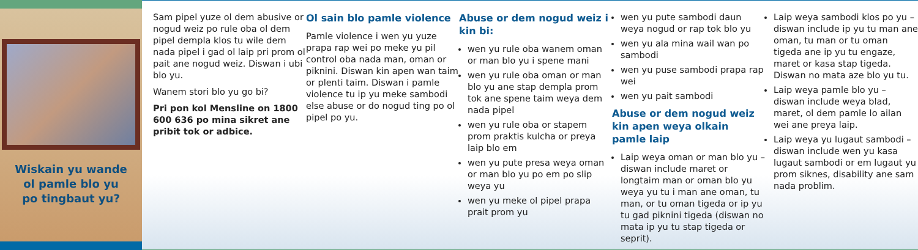Wiskain yu wande
ol pamle blo yu
po tingbaut yu?
Sam pipel yuze ol dem abusive or nogud weiz po rule oba ol dem pipel dempla klos tu wile dem nada pipel i gad ol laip pri prom ol pait ane nogud weiz. Diswan i ubi blo yu.
Wanem stori blo yu go bi?
Pri pon kol Mensline on 1800 600 636 po mina sikret ane pribit tok or adbice.
Ol sain blo pamle violence
Pamle violence i wen yu yuze prapa rap wei po meke yu pil control oba nada man, oman or piknini. Diswan kin apen wan taim or plenti taim. Diswan i pamle violence tu ip yu meke sambodi else abuse or do nogud ting po ol pipel po yu.
Abuse or dem nogud weiz i kin bi:
wen yu rule oba wanem oman or man blo yu i spene mani
wen yu rule oba oman or man blo yu ane stap dempla prom tok ane spene taim weya dem nada pipel
wen yu rule oba or stapem prom praktis kulcha or preya laip blo em
wen yu pute presa weya oman or man blo yu po em po slip weya yu
wen yu meke ol pipel prapa prait prom yu
wen yu pute sambodi daun weya nogud or rap tok blo yu
wen yu ala mina wail wan po sambodi
wen yu puse sambodi prapa rap wei
wen yu pait sambodi
Abuse or dem nogud weiz kin apen weya olkain pamle laip
Laip weya oman or man blo yu – diswan include maret or longtaim man or oman blo yu weya yu tu i man ane oman, tu man, or tu oman tigeda or ip yu tu gad piknini tigeda (diswan no mata ip yu tu stap tigeda or seprit).
Laip weya sambodi klos po yu – diswan include ip yu tu man ane oman, tu man or tu oman tigeda ane ip yu tu engaze, maret or kasa stap tigeda. Diswan no mata aze blo yu tu.
Laip weya pamle blo yu – diswan include weya blad, maret, ol dem pamle lo ailan wei ane preya laip.
Laip weya yu lugaut sambodi – diswan include wen yu kasa lugaut sambodi or em lugaut yu prom siknes, disability ane sam nada problim.